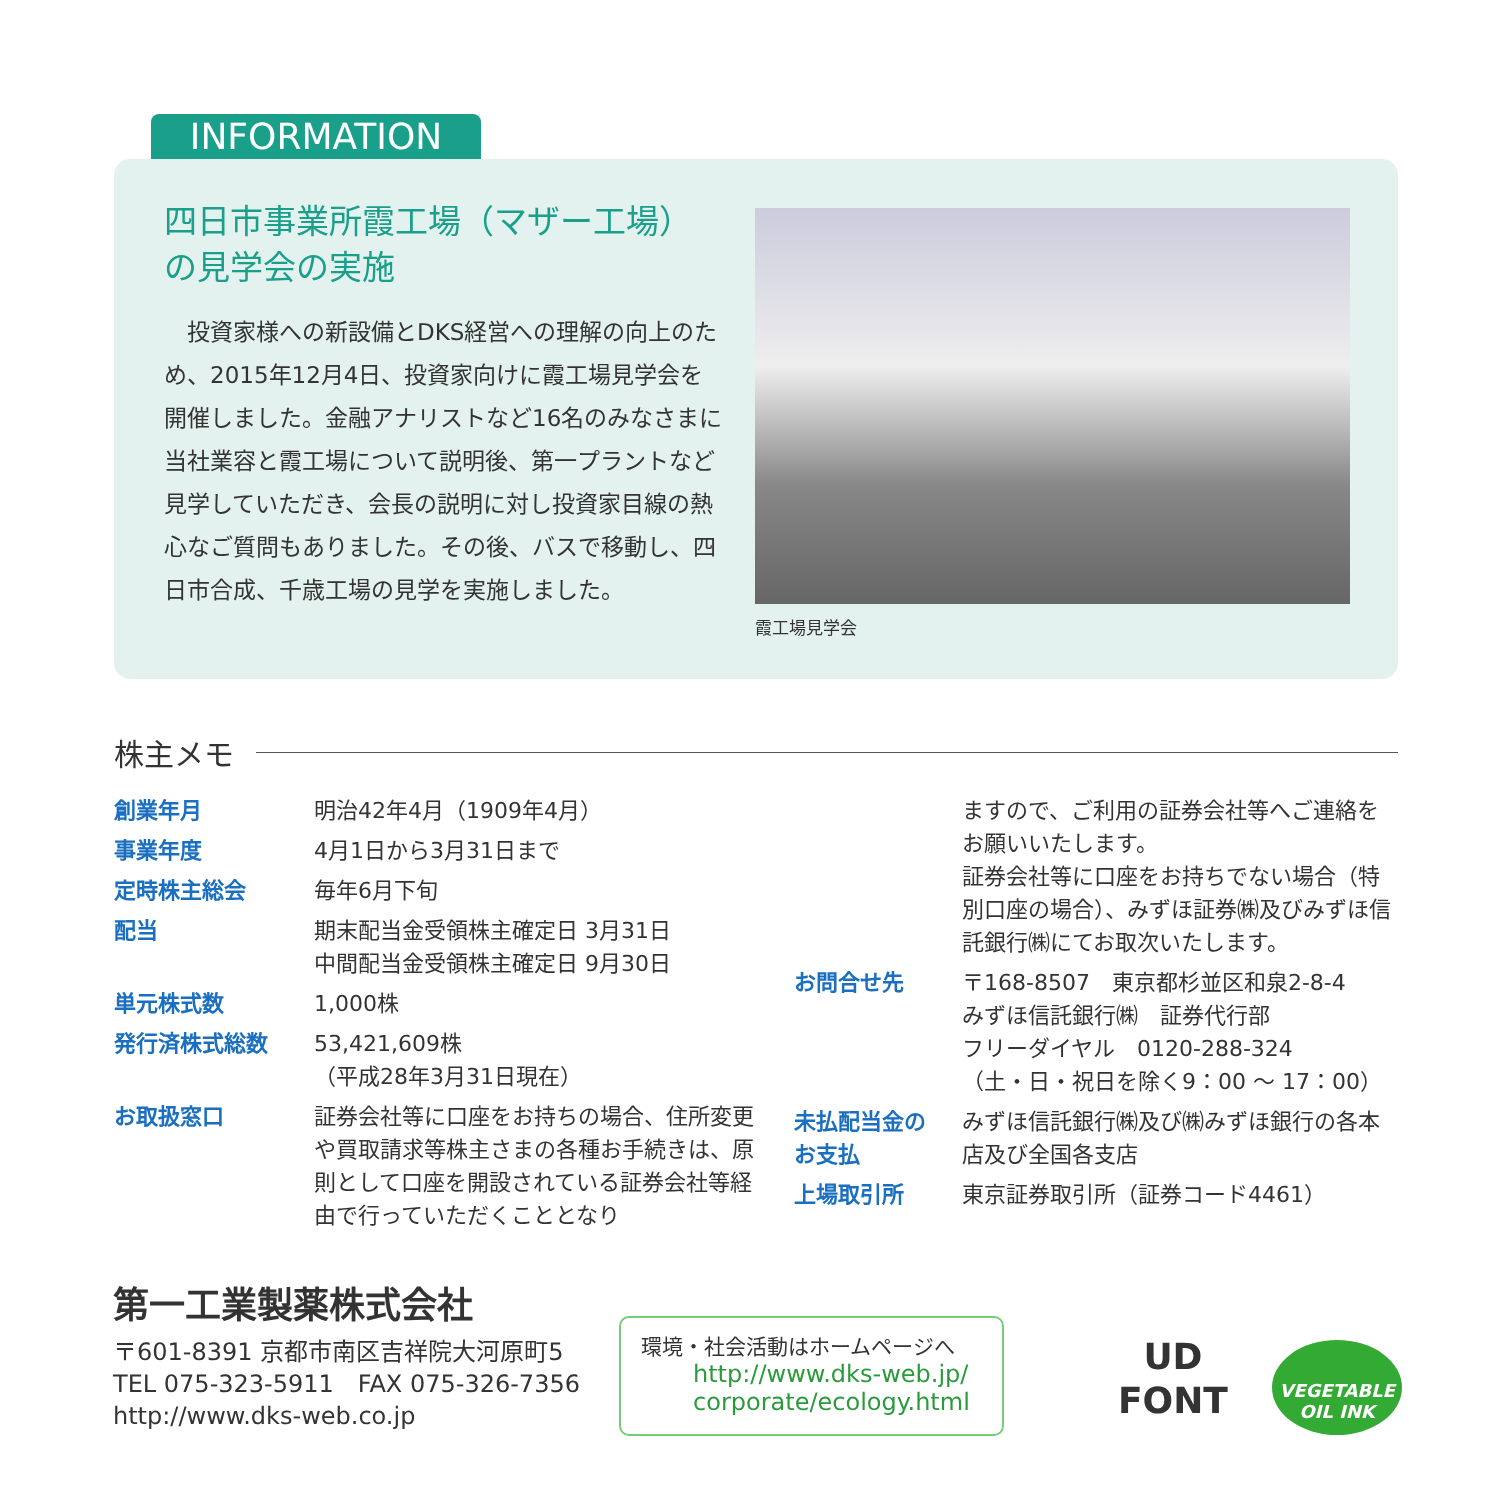INFORMATION
四日市事業所霞工場（マザー工場）の見学会の実施
　投資家様への新設備とDKS経営への理解の向上のため、2015年12月4日、投資家向けに霞工場見学会を開催しました。金融アナリストなど16名のみなさまに当社業容と霞工場について説明後、第一プラントなど見学していただき、会長の説明に対し投資家目線の熱心なご質問もありました。その後、バスで移動し、四日市合成、千歳工場の見学を実施しました。
霞工場見学会
株主メモ
| 創業年月 | 明治42年4月（1909年4月） |
| 事業年度 | 4月1日から3月31日まで |
| 定時株主総会 | 毎年6月下旬 |
| 配当 | 期末配当金受領株主確定日 3月31日 中間配当金受領株主確定日 9月30日 |
| 単元株式数 | 1,000株 |
| 発行済株式総数 | 53,421,609株 （平成28年3月31日現在） |
| お取扱窓口 | 証券会社等に口座をお持ちの場合、住所変更や買取請求等株主さまの各種お手続きは、原則として口座を開設されている証券会社等経由で行っていただくこととなり |
| | ますので、ご利用の証券会社等へご連絡をお願いいたします。 証券会社等に口座をお持ちでない場合（特別口座の場合）、みずほ証券㈱及びみずほ信託銀行㈱にてお取次いたします。 |
| お問合せ先 | 〒168-8507 東京都杉並区和泉2-8-4 みずほ信託銀行㈱ 証券代行部 フリーダイヤル 0120-288-324 （土・日・祝日を除く9：00 ～ 17：00） |
| 未払配当金の お支払 | みずほ信託銀行㈱及び㈱みずほ銀行の各本店及び全国各支店 |
| 上場取引所 | 東京証券取引所（証券コード4461） |
第一工業製薬株式会社
〒601-8391 京都市南区吉祥院大河原町5
TEL 075-323-5911　FAX 075-326-7356
http://www.dks-web.co.jp
環境・社会活動はホームページへ
http://www.dks-web.jp/
corporate/ecology.html
UD
FONT
VEGETABLE OIL INK